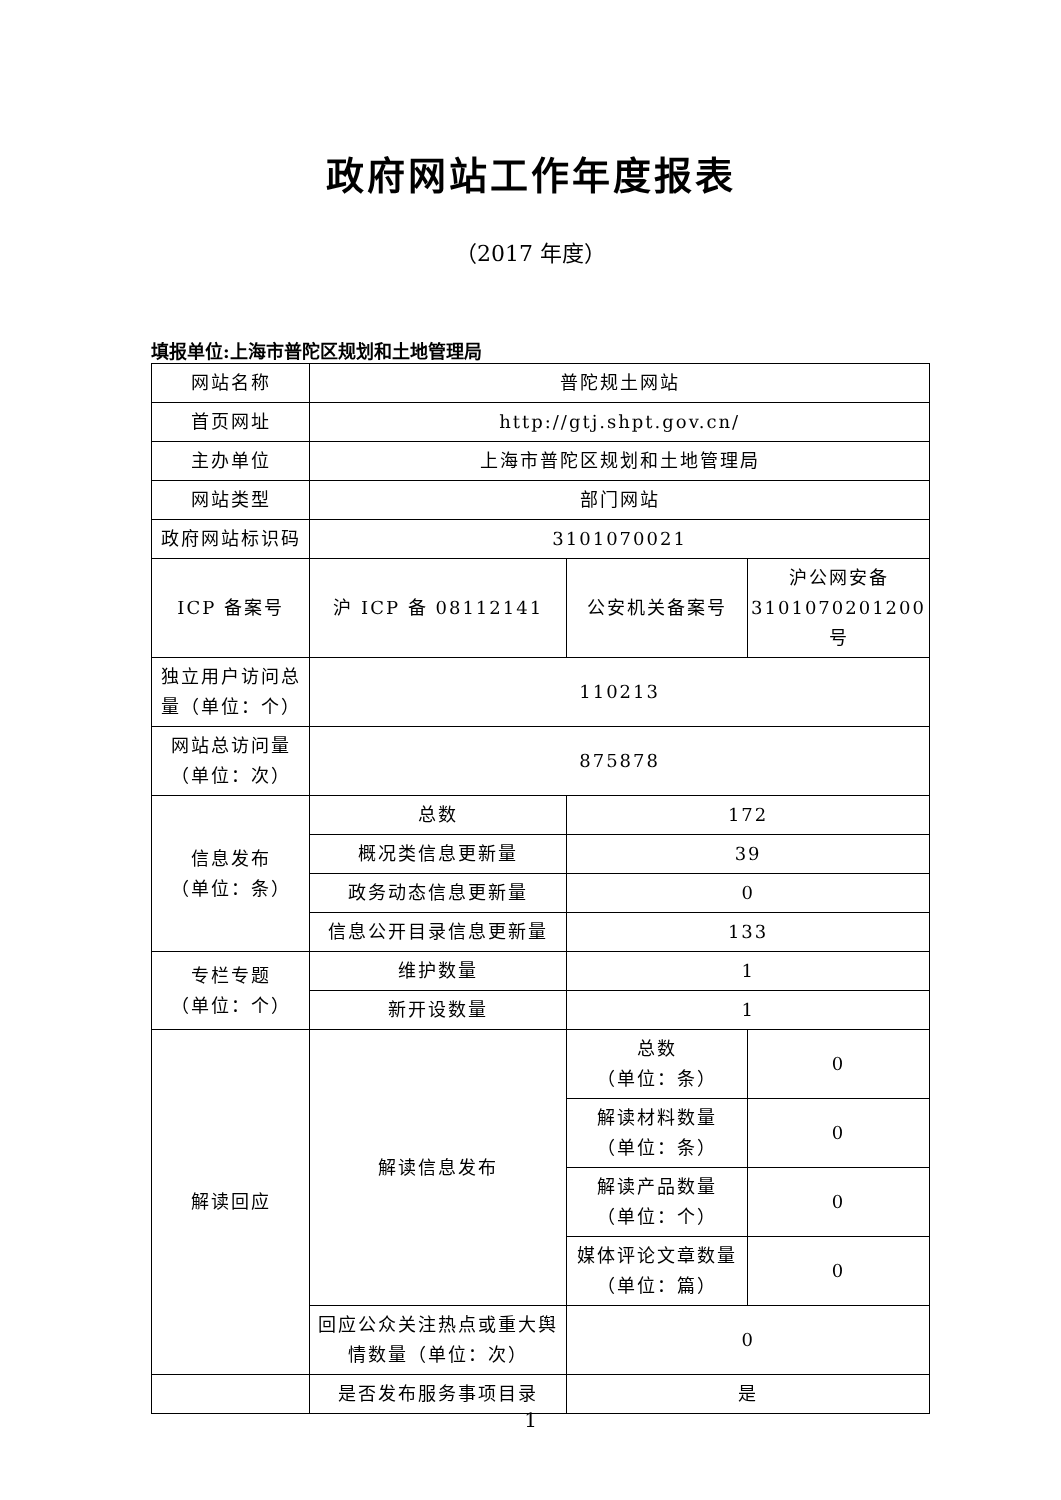政府网站工作年度报表
（2017 年度）
填报单位:上海市普陀区规划和土地管理局
| 网站名称 | 普陀规土网站 | | |
| 首页网址 | http://gtj.shpt.gov.cn/ | | |
| 主办单位 | 上海市普陀区规划和土地管理局 | | |
| 网站类型 | 部门网站 | | |
| 政府网站标识码 | 3101070021 | | |
| ICP 备案号 | 沪 ICP 备 08112141 | 公安机关备案号 | 沪公网安备 3101070201200 号 |
| 独立用户访问总量（单位：个） | 110213 | | |
| 网站总访问量（单位：次） | 875878 | | |
| 信息发布 （单位：条） | 总数 | 172 | |
| | 概况类信息更新量 | 39 | |
| | 政务动态信息更新量 | 0 | |
| | 信息公开目录信息更新量 | 133 | |
| 专栏专题 （单位：个） | 维护数量 | 1 | |
| | 新开设数量 | 1 | |
| 解读回应 | 解读信息发布 | 总数 （单位：条） | 0 |
| | | 解读材料数量 （单位：条） | 0 |
| | | 解读产品数量 （单位：个） | 0 |
| | | 媒体评论文章数量 （单位：篇） | 0 |
| | 回应公众关注热点或重大舆情数量（单位：次） | 0 | |
| | 是否发布服务事项目录 | 是 | |
1